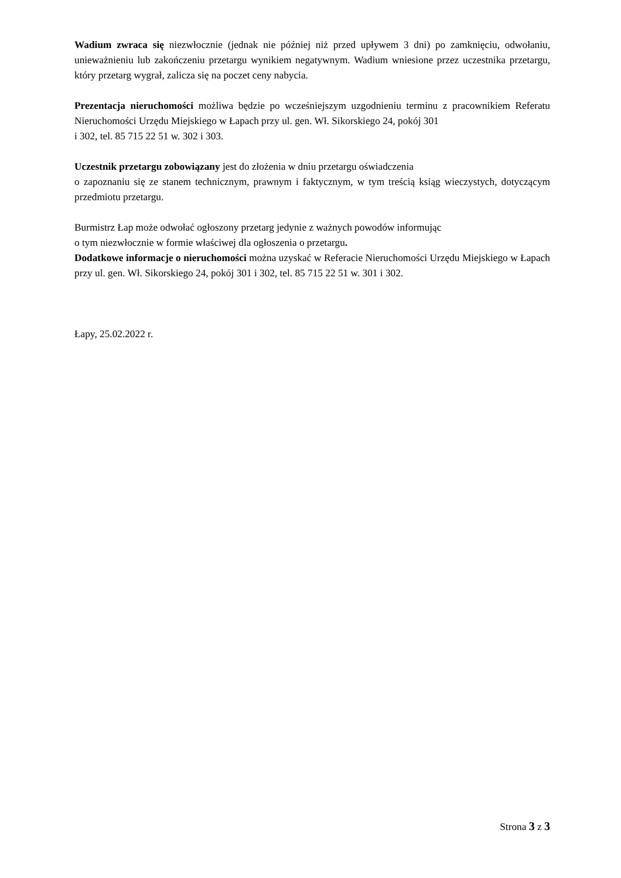Wadium zwraca się niezwłocznie (jednak nie później niż przed upływem 3 dni) po zamknięciu, odwołaniu, unieważnieniu lub zakończeniu przetargu wynikiem negatywnym. Wadium wniesione przez uczestnika przetargu, który przetarg wygrał, zalicza się na poczet ceny nabycia.
Prezentacja nieruchomości możliwa będzie po wcześniejszym uzgodnieniu terminu z pracownikiem Referatu Nieruchomości Urzędu Miejskiego w Łapach przy ul. gen. Wł. Sikorskiego 24, pokój 301
i 302, tel. 85 715 22 51 w. 302 i 303.
Uczestnik przetargu zobowiązany jest do złożenia w dniu przetargu oświadczenia
o zapoznaniu się ze stanem technicznym, prawnym i faktycznym, w tym treścią ksiąg wieczystych, dotyczącym przedmiotu przetargu.
Burmistrz Łap może odwołać ogłoszony przetarg jedynie z ważnych powodów informując
o tym niezwłocznie w formie właściwej dla ogłoszenia o przetargu.
Dodatkowe informacje o nieruchomości można uzyskać w Referacie Nieruchomości Urzędu Miejskiego w Łapach przy ul. gen. Wł. Sikorskiego 24, pokój 301 i 302, tel. 85 715 22 51 w. 301 i 302.
Łapy, 25.02.2022 r.
Strona 3 z 3